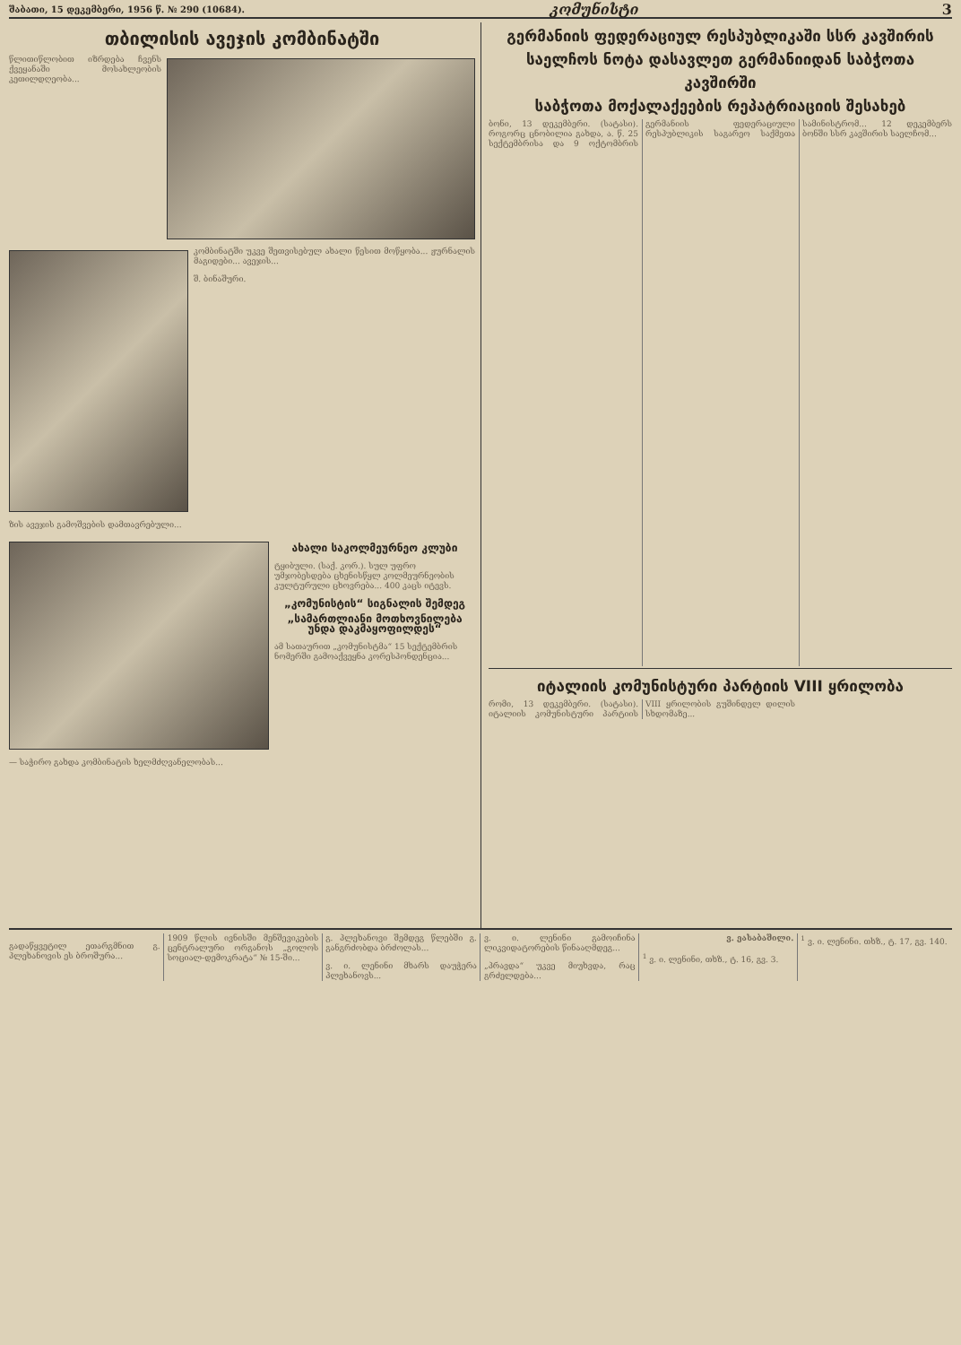შაბათი, 15 დეკემბერი, 1956 წ. № 290 (10684). კომუნისტი 3
თბილისის ავეჯის კომბინატში
წლითიწლობით იზრდება ჩვენს ქვეყანაში მოსახლეობის კეთილდღეობა...
ზის ავეჯის გამოშვების დამთავრებული...
კომბინატში უკვე შეთვისებულ ახალი წესით მოწყობა... ჟურნალის მაგიდები... ავეჯის...
შ. ბინაშური.
— საჭირო გახდა კომბინატის ხელმძღვანელობას...
ახალი საკოლმეურნეო კლუბი
ტყიბული. (საქ. კორ.). სულ უფრო უმჯობესდება ცხენისწყლ კოლმეურნეობის კულტურული ცხოვრება... 400 კაცს იტევს.
„კომუნისტის“ სიგნალის შემდეგ
„სამართლიანი მოთხოვნილება უნდა დაკმაყოფილდეს“
ამ სათაურით „კომუნისტმა“ 15 სექტემბრის ნომერში გამოაქვეყნა კორესპონდენცია...
გერმანიის ფედერაციულ რესპუბლიკაში სსრ კავშირის
საელჩოს ნოტა დასავლეთ გერმანიიდან საბჭოთა კავშირში
საბჭოთა მოქალაქეების რეპატრიაციის შესახებ
ბონი, 13 დეკემბერი. (სატასი). როგორც ცნობილია გახდა, ა. წ. 25 სექტემბრისა და 9 ოქტომბრის გერმანიის ფედერაციული რესპუბლიკის საგარეო საქმეთა სამინისტრომ... 12 დეკემბერს ბონში სსრ კავშირის საელჩომ...
იტალიის კომუნისტური პარტიის VIII ყრილობა
რომი, 13 დეკემბერი. (სატასი). იტალიის კომუნისტური პარტიის VIII ყრილობის გუშინდელ დილის სხდომაზე...
გადაწყვეტილ ეთარგმნით გ. პლეხანოვის ეს ბროშურა...
1909 წლის ივნისში მენშევიკების ცენტრალური ორგანოს „გოლოს სოციალ-დემოკრატა“ № 15-ში...
გ. პლეხანოვი შემდეგ წლებში გ. განგრძობდა ბრძოლას...
ვ. ი. ლენინი მხარს დაუჭერა პლეხანოვს...
ვ. ი. ლენინი გამოიჩინა ლიკვიდატორების წინააღმდეგ...
„პრავდა“ უკვე მიუხვდა, რაც გრძელდება...
ვ. ეასაბაშილი.
<sup>1</sup> ვ. ი. ლენინი, თხზ., ტ. 16, გვ. 3.
<sup>1</sup> ვ. ი. ლენინი. თხზ., ტ. 17, გვ. 140.